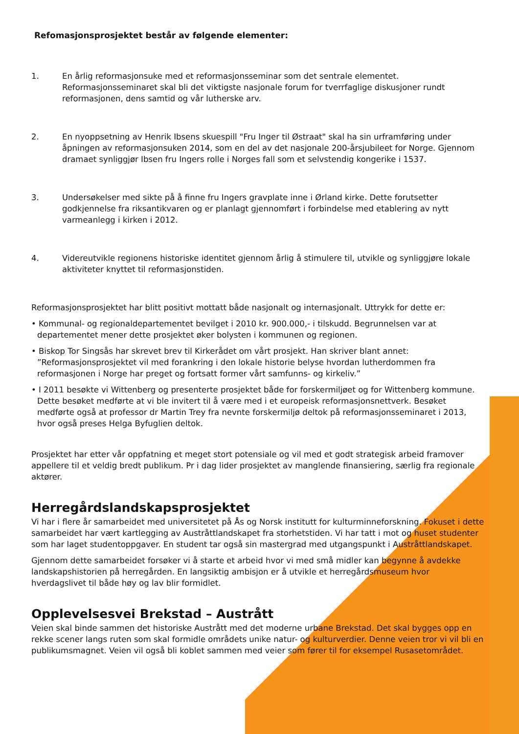Refomasjonsprosjektet består av følgende elementer:
1. En årlig reformasjonsuke med et reformasjonsseminar som det sentrale elementet. Reformasjonsseminaret skal bli det viktigste nasjonale forum for tverrfaglige diskusjoner rundt reformasjonen, dens samtid og vår lutherske arv.
2. En nyoppsetning av Henrik Ibsens skuespill "Fru Inger til Østraat" skal ha sin urframføring under åpningen av reformasjonsuken 2014, som en del av det nasjonale 200-årsjubileet for Norge. Gjennom dramaet synliggjør Ibsen fru Ingers rolle i Norges fall som et selvstendig kongerike i 1537.
3. Undersøkelser med sikte på å finne fru Ingers gravplate inne i Ørland kirke. Dette forutsetter godkjennelse fra riksantikvaren og er planlagt gjennomført i forbindelse med etablering av nytt varmeanlegg i kirken i 2012.
4. Videreutvikle regionens historiske identitet gjennom årlig å stimulere til, utvikle og synliggjøre lokale aktiviteter knyttet til reformasjonstiden.
Reformasjonsprosjektet har blitt positivt mottatt både nasjonalt og internasjonalt. Uttrykk for dette er:
• Kommunal- og regionaldepartementet bevilget i 2010 kr. 900.000,- i tilskudd. Begrunnelsen var at departementet mener dette prosjektet øker bolysten i kommunen og regionen.
• Biskop Tor Singsås har skrevet brev til Kirkerådet om vårt prosjekt. Han skriver blant annet: ”Reformasjonsprosjektet vil med forankring i den lokale historie belyse hvordan lutherdommen fra reformasjonen i Norge har preget og fortsatt former vårt samfunns- og kirkeliv.”
• I 2011 besøkte vi Wittenberg og presenterte prosjektet både for forskermiljøet og for Wittenberg kommune. Dette besøket medførte at vi ble invitert til å være med i et europeisk reformasjonsnettverk. Besøket medførte også at professor dr Martin Trey fra nevnte forskermiljø deltok på reformasjonsseminaret i 2013, hvor også preses Helga Byfuglien deltok.
Prosjektet har etter vår oppfatning et meget stort potensiale og vil med et godt strategisk arbeid framover appellere til et veldig bredt publikum. Pr i dag lider prosjektet av manglende finansiering, særlig fra regionale aktører.
Herregårdslandskapsprosjektet
Vi har i flere år samarbeidet med universitetet på Ås og Norsk institutt for kulturminneforskning. Fokuset i dette samarbeidet har vært kartlegging av Austråttlandskapet fra storhetstiden. Vi har tatt i mot og huset studenter som har laget studentoppgaver. En student tar også sin mastergrad med utgangspunkt i Austråttlandskapet.
Gjennom dette samarbeidet forsøker vi å starte et arbeid hvor vi med små midler kan begynne å avdekke landskapshistorien på herregården. En langsiktig ambisjon er å utvikle et herregårdsmuseum hvor hverdagslivet til både høy og lav blir formidlet.
Opplevelsesvei Brekstad – Austrått
Veien skal binde sammen det historiske Austrått med det moderne urbane Brekstad. Det skal bygges opp en rekke scener langs ruten som skal formidle områdets unike natur- og kulturverdier. Denne veien tror vi vil bli en publikumsmagnet. Veien vil også bli koblet sammen med veier som fører til for eksempel Rusasetområdet.